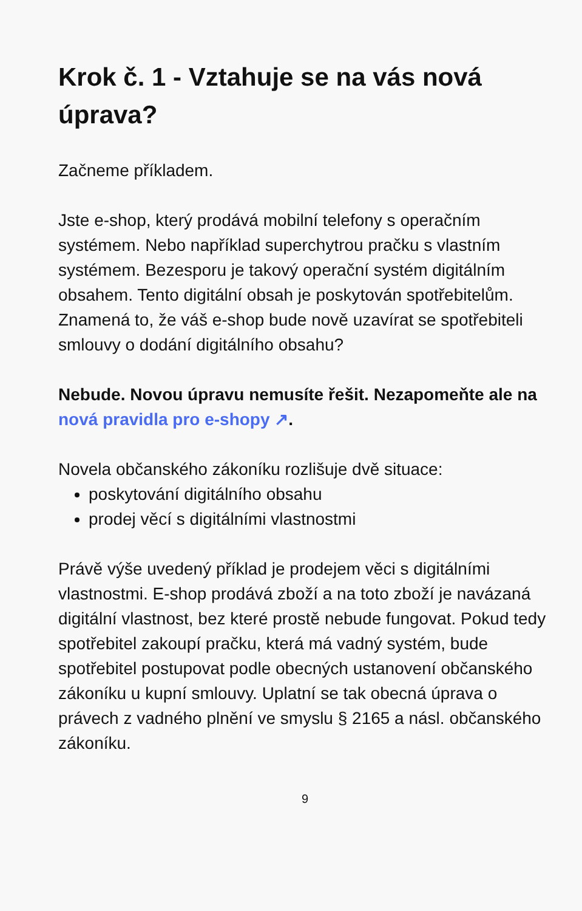Krok č. 1 - Vztahuje se na vás nová úprava?
Začneme příkladem.
Jste e-shop, který prodává mobilní telefony s operačním systémem. Nebo například superchytrou pračku s vlastním systémem. Bezesporu je takový operační systém digitálním obsahem. Tento digitální obsah je poskytován spotřebitelům. Znamená to, že váš e-shop bude nově uzavírat se spotřebiteli smlouvy o dodání digitálního obsahu?
Nebude. Novou úpravu nemusíte řešit. Nezapomeňte ale na nová pravidla pro e-shopy ↗.
Novela občanského zákoníku rozlišuje dvě situace:
poskytování digitálního obsahu
prodej věcí s digitálními vlastnostmi
Právě výše uvedený příklad je prodejem věci s digitálními vlastnostmi. E-shop prodává zboží a na toto zboží je navázaná digitální vlastnost, bez které prostě nebude fungovat. Pokud tedy spotřebitel zakoupí pračku, která má vadný systém, bude spotřebitel postupovat podle obecných ustanovení občanského zákoníku u kupní smlouvy. Uplatní se tak obecná úprava o právech z vadného plnění ve smyslu § 2165 a násl. občanského zákoníku.
9